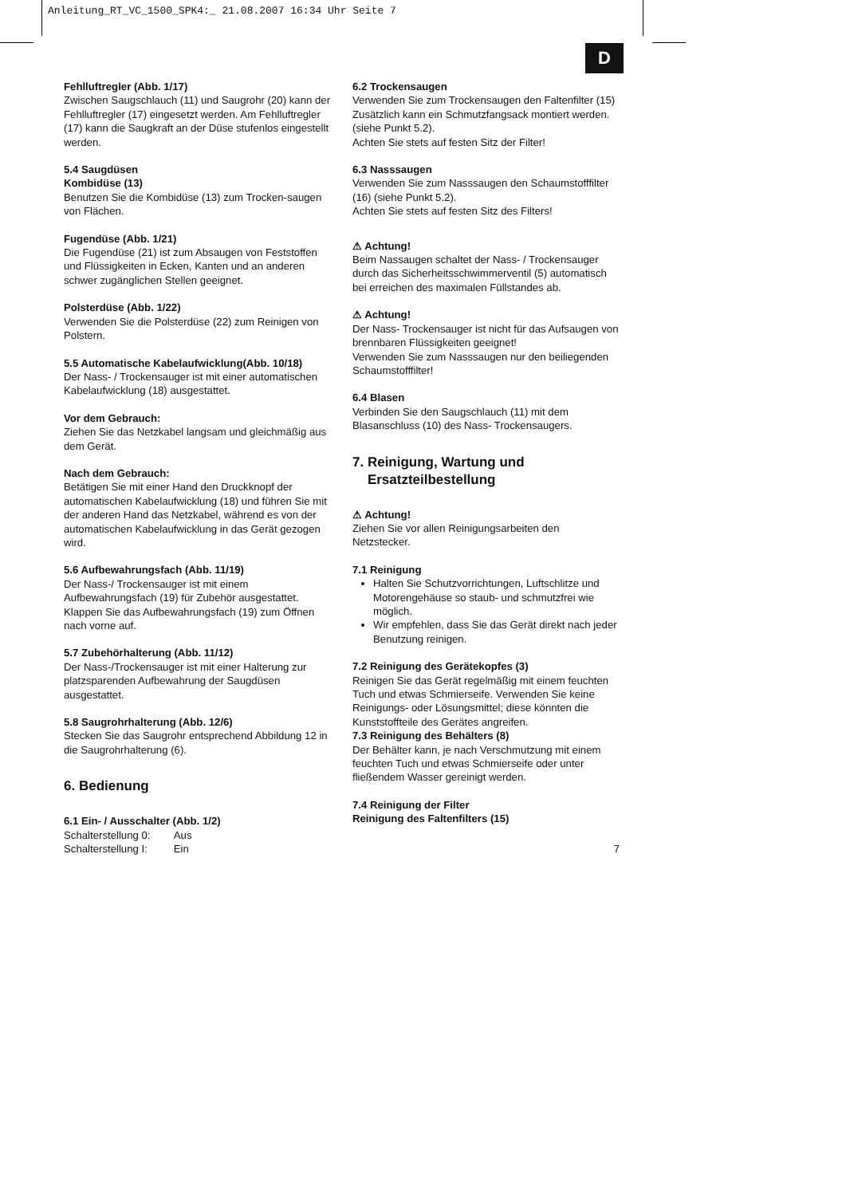Anleitung_RT_VC_1500_SPK4:_ 21.08.2007 16:34 Uhr Seite 7
D
Fehlluftregler (Abb. 1/17)
Zwischen Saugschlauch (11) und Saugrohr (20) kann der Fehlluftregler (17) eingesetzt werden. Am Fehlluftregler (17) kann die Saugkraft an der Düse stufenlos eingestellt werden.
5.4 Saugdüsen
Kombidüse (13)
Benutzen Sie die Kombidüse (13) zum Trocken-saugen von Flächen.
Fugendüse (Abb. 1/21)
Die Fugendüse (21) ist zum Absaugen von Feststoffen und Flüssigkeiten in Ecken, Kanten und an anderen schwer zugänglichen Stellen geeignet.
Polsterdüse (Abb. 1/22)
Verwenden Sie die Polsterdüse (22) zum Reinigen von Polstern.
5.5 Automatische Kabelaufwicklung(Abb. 10/18)
Der Nass- / Trockensauger ist mit einer automatischen Kabelaufwicklung (18) ausgestattet.
Vor dem Gebrauch:
Ziehen Sie das Netzkabel langsam und gleichmäßig aus dem Gerät.
Nach dem Gebrauch:
Betätigen Sie mit einer Hand den Druckknopf der automatischen Kabelaufwicklung (18) und führen Sie mit der anderen Hand das Netzkabel, während es von der automatischen Kabelaufwicklung in das Gerät gezogen wird.
5.6 Aufbewahrungsfach (Abb. 11/19)
Der Nass-/ Trockensauger ist mit einem Aufbewahrungsfach (19) für Zubehör ausgestattet. Klappen Sie das Aufbewahrungsfach (19) zum Öffnen nach vorne auf.
5.7 Zubehörhalterung (Abb. 11/12)
Der Nass-/Trockensauger ist mit einer Halterung zur platzsparenden Aufbewahrung der Saugdüsen ausgestattet.
5.8 Saugrohrhalterung (Abb. 12/6)
Stecken Sie das Saugrohr entsprechend Abbildung 12 in die Saugrohrhalterung (6).
6. Bedienung
6.1 Ein- / Ausschalter (Abb. 1/2)
Schalterstellung 0: Aus
Schalterstellung I: Ein
6.2 Trockensaugen
Verwenden Sie zum Trockensaugen den Faltenfilter (15) Zusätzlich kann ein Schmutzfangsack montiert werden. (siehe Punkt 5.2).
Achten Sie stets auf festen Sitz der Filter!
6.3 Nasssaugen
Verwenden Sie zum Nasssaugen den Schaumstofffilter (16) (siehe Punkt 5.2).
Achten Sie stets auf festen Sitz des Filters!
⚠ Achtung!
Beim Nassaugen schaltet der Nass- / Trockensauger durch das Sicherheitsschwimmerventil (5) automatisch bei erreichen des maximalen Füllstandes ab.
⚠ Achtung!
Der Nass- Trockensauger ist nicht für das Aufsaugen von brennbaren Flüssigkeiten geeignet!
Verwenden Sie zum Nasssaugen nur den beiliegenden Schaumstofffilter!
6.4 Blasen
Verbinden Sie den Saugschlauch (11) mit dem Blasanschluss (10) des Nass- Trockensaugers.
7. Reinigung, Wartung und
Ersatzteilbestellung
⚠ Achtung!
Ziehen Sie vor allen Reinigungsarbeiten den Netzstecker.
7.1 Reinigung
Halten Sie Schutzvorrichtungen, Luftschlitze und Motorengehäuse so staub- und schmutzfrei wie möglich.
Wir empfehlen, dass Sie das Gerät direkt nach jeder Benutzung reinigen.
7.2 Reinigung des Gerätekopfes (3)
Reinigen Sie das Gerät regelmäßig mit einem feuchten Tuch und etwas Schmierseife. Verwenden Sie keine Reinigungs- oder Lösungsmittel; diese könnten die Kunststoffteile des Gerätes angreifen.
7.3 Reinigung des Behälters (8)
Der Behälter kann, je nach Verschmutzung mit einem feuchten Tuch und etwas Schmierseife oder unter fließendem Wasser gereinigt werden.
7.4 Reinigung der Filter
Reinigung des Faltenfilters (15)
7